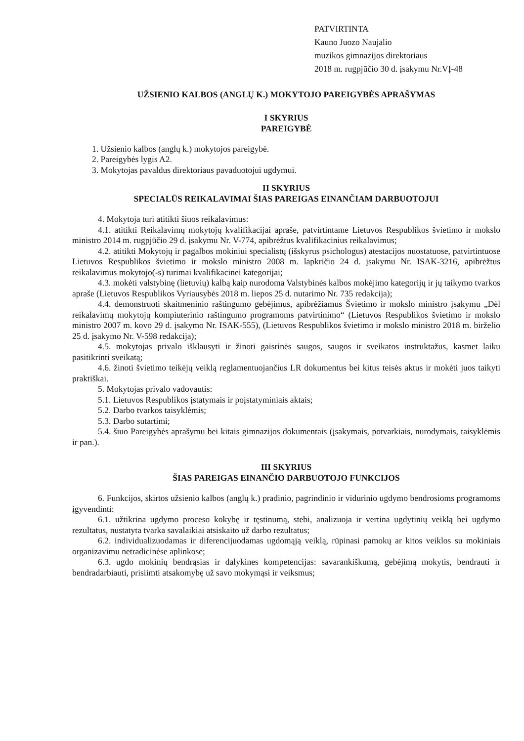PATVIRTINTA
Kauno Juozo Naujalio
muzikos gimnazijos direktoriaus
2018 m. rugpjūčio 30 d. įsakymu Nr.VĮ-48
UŽSIENIO KALBOS (ANGLŲ K.) MOKYTOJO PAREIGYBĖS APRAŠYMAS
I SKYRIUS
PAREIGYBĖ
1. Užsienio kalbos (anglų k.) mokytojos pareigybė.
2. Pareigybės lygis A2.
3. Mokytojas pavaldus direktoriaus pavaduotojui ugdymui.
II SKYRIUS
SPECIALŪS REIKALAVIMAI ŠIAS PAREIGAS EINANČIAM DARBUOTOJUI
4. Mokytoja turi atitikti šiuos reikalavimus:
4.1. atitikti Reikalavimų mokytojų kvalifikacijai apraše, patvirtintame Lietuvos Respublikos švietimo ir mokslo ministro 2014 m. rugpjūčio 29 d. įsakymu Nr. V-774, apibrėžtus kvalifikacinius reikalavimus;
4.2. atitikti Mokytojų ir pagalbos mokiniui specialistų (išskyrus psichologus) atestacijos nuostatuose, patvirtintuose Lietuvos Respublikos švietimo ir mokslo ministro 2008 m. lapkričio 24 d. įsakymu Nr. ISAK-3216, apibrėžtus reikalavimus mokytojo(-s) turimai kvalifikacinei kategorijai;
4.3. mokėti valstybinę (lietuvių) kalbą kaip nurodoma Valstybinės kalbos mokėjimo kategorijų ir jų taikymo tvarkos apraše (Lietuvos Respublikos Vyriausybės 2018 m. liepos 25 d. nutarimo Nr. 735 redakcija);
4.4. demonstruoti skaitmeninio raštingumo gebėjimus, apibrėžiamus Švietimo ir mokslo ministro įsakymu „Dėl reikalavimų mokytojų kompiuterinio raštingumo programoms patvirtinimo“ (Lietuvos Respublikos švietimo ir mokslo ministro 2007 m. kovo 29 d. įsakymo Nr. ISAK-555), (Lietuvos Respublikos švietimo ir mokslo ministro 2018 m. birželio 25 d. įsakymo Nr. V-598 redakcija);
4.5. mokytojas privalo išklausyti ir žinoti gaisrinės saugos, saugos ir sveikatos instruktažus, kasmet laiku pasitikrinti sveikatą;
4.6. žinoti švietimo teikėjų veiklą reglamentuojančius LR dokumentus bei kitus teisės aktus ir mokėti juos taikyti praktiškai.
5. Mokytojas privalo vadovautis:
5.1. Lietuvos Respublikos įstatymais ir poįstatyminiais aktais;
5.2. Darbo tvarkos taisyklėmis;
5.3. Darbo sutartimi;
5.4. šiuo Pareigybės aprašymu bei kitais gimnazijos dokumentais (įsakymais, potvarkiais, nurodymais, taisyklėmis ir pan.).
III SKYRIUS
ŠIAS PAREIGAS EINANČIO DARBUOTOJO FUNKCIJOS
6. Funkcijos, skirtos užsienio kalbos (anglų k.) pradinio, pagrindinio ir vidurinio ugdymo bendrosioms programoms įgyvendinti:
6.1. užtikrina ugdymo proceso kokybę ir tęstinumą, stebi, analizuoja ir vertina ugdytinių veiklą bei ugdymo rezultatus, nustatyta tvarka savalaikiai atsiskaito už darbo rezultatus;
6.2. individualizuodamas ir diferencijuodamas ugdomąją veiklą, rūpinasi pamokų ar kitos veiklos su mokiniais organizavimu netradicinėse aplinkose;
6.3. ugdo mokinių bendrąsias ir dalykines kompetencijas: savarankiškumą, gebėjimą mokytis, bendrauti ir bendradarbiauti, prisiimti atsakomybę už savo mokymąsi ir veiksmus;